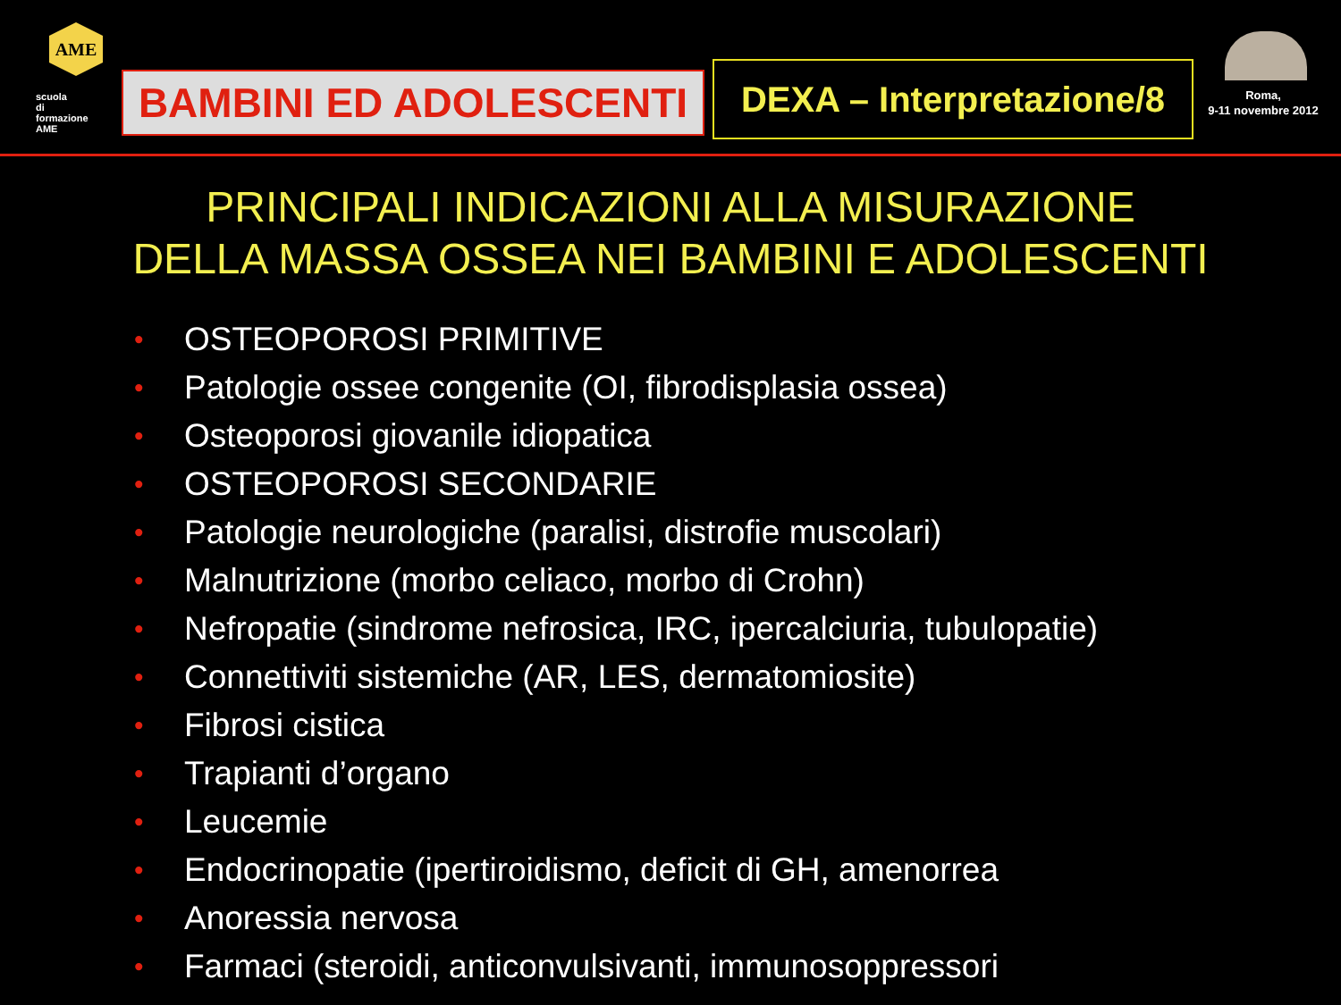AME
scuola di formazione AME
BAMBINI ED ADOLESCENTI
DEXA – Interpretazione/8
Roma,
9-11 novembre 2012
PRINCIPALI INDICAZIONI ALLA MISURAZIONE
DELLA MASSA OSSEA NEI BAMBINI E ADOLESCENTI
• OSTEOPOROSI PRIMITIVE
• Patologie ossee congenite (OI, fibrodisplasia ossea)
• Osteoporosi giovanile idiopatica
• OSTEOPOROSI SECONDARIE
• Patologie neurologiche (paralisi, distrofie muscolari)
• Malnutrizione (morbo celiaco, morbo di Crohn)
• Nefropatie (sindrome nefrosica, IRC, ipercalciuria, tubulopatie)
• Connettiviti sistemiche (AR, LES, dermatomiosite)
• Fibrosi cistica
• Trapianti d’organo
• Leucemie
• Endocrinopatie (ipertiroidismo, deficit di GH, amenorrea
• Anoressia nervosa
• Farmaci (steroidi, anticonvulsivanti, immunosoppressori